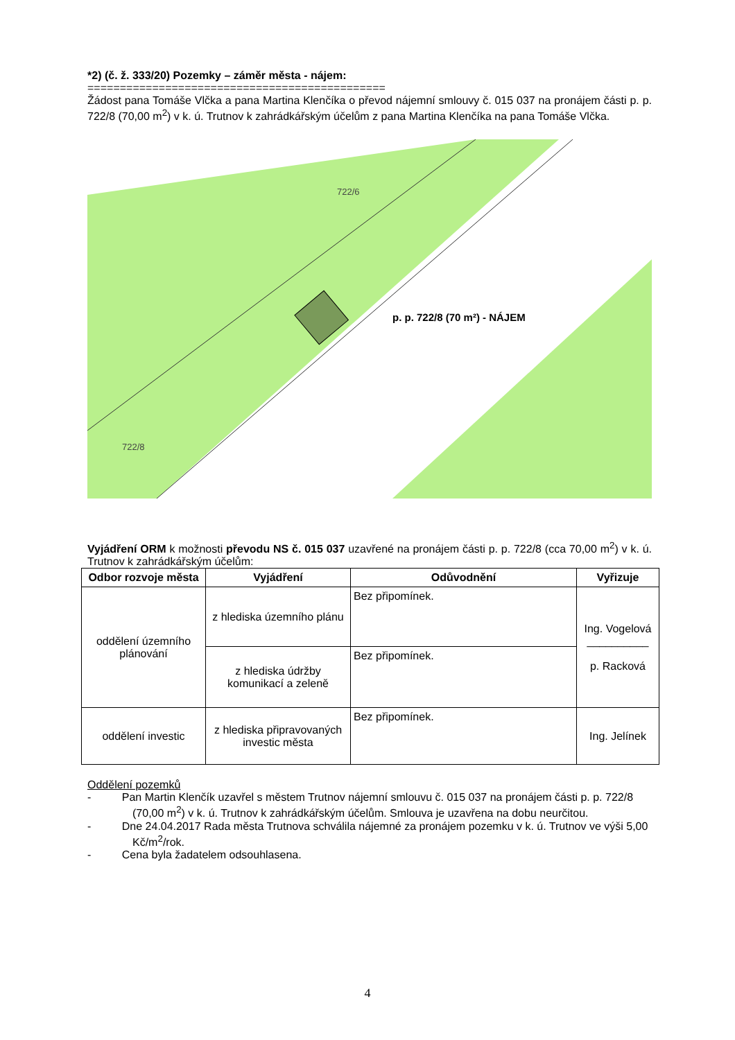*2) (č. ž. 333/20) Pozemky – záměr města - nájem:
==============================================
Žádost pana Tomáše Vlčka a pana Martina Klenčíka o převod nájemní smlouvy č. 015 037 na pronájem části p. p. 722/8 (70,00 m<sup>2</sup>) v k. ú. Trutnov k zahrádkářským účelům z pana Martina Klenčíka na pana Tomáše Vlčka.
722/8
722/6
p. p. 722/8 (70 m²) - NÁJEM
Vyjádření ORM k možnosti převodu NS č. 015 037 uzavřené na pronájem části p. p. 722/8 (cca 70,00 m<sup>2</sup>) v k. ú. Trutnov k zahrádkářským účelům:
| Odbor rozvoje města | Vyjádření | Odůvodnění | Vyřizuje |
| --- | --- | --- | --- |
| oddělení územního plánování | z hlediska územního plánu | Bez připomínek. | Ing. Vogelová __________ p. Racková |
| | z hlediska údržby komunikací a zeleně | Bez připomínek. | |
| oddělení investic | z hlediska připravovaných investic města | Bez připomínek. | Ing. Jelínek |
Oddělení pozemků
- Pan Martin Klenčík uzavřel s městem Trutnov nájemní smlouvu č. 015 037 na pronájem části p. p. 722/8 (70,00 m<sup>2</sup>) v k. ú. Trutnov k zahrádkářským účelům. Smlouva je uzavřena na dobu neurčitou.
- Dne 24.04.2017 Rada města Trutnova schválila nájemné za pronájem pozemku v k. ú. Trutnov ve výši 5,00 Kč/m<sup>2</sup>/rok.
- Cena byla žadatelem odsouhlasena.
4